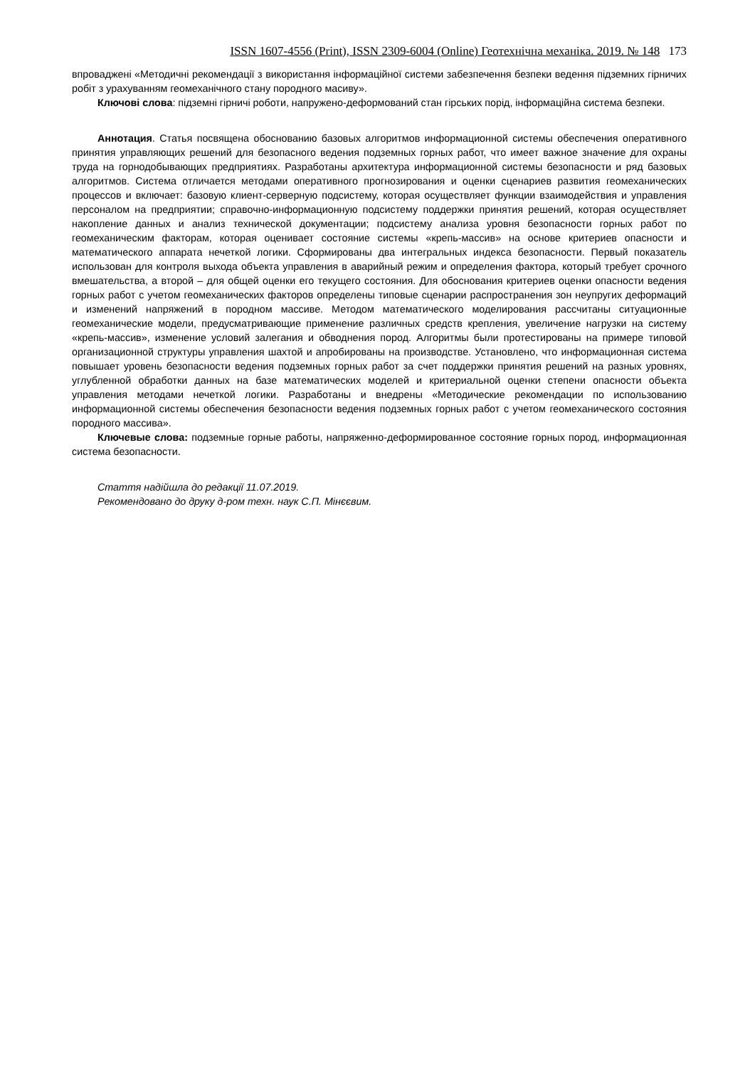ISSN 1607-4556 (Print), ISSN 2309-6004 (Online) Геотехнічна механіка. 2019. № 148 173
впроваджені «Методичні рекомендації з використання інформаційної системи забезпечення безпеки ведення підземних гірничих робіт з урахуванням геомеханічного стану породного масиву».
Ключові слова: підземні гірничі роботи, напружено-деформований стан гірських порід, інформаційна система безпеки.
Аннотация. Статья посвящена обоснованию базовых алгоритмов информационной системы обеспечения оперативного принятия управляющих решений для безопасного ведения подземных горных работ, что имеет важное значение для охраны труда на горнодобывающих предприятиях. Разработаны архитектура информационной системы безопасности и ряд базовых алгоритмов. Система отличается методами оперативного прогнозирования и оценки сценариев развития геомеханических процессов и включает: базовую клиент-серверную подсистему, которая осуществляет функции взаимодействия и управления персоналом на предприятии; справочно-информационную подсистему поддержки принятия решений, которая осуществляет накопление данных и анализ технической документации; подсистему анализа уровня безопасности горных работ по геомеханическим факторам, которая оценивает состояние системы «крепь-массив» на основе критериев опасности и математического аппарата нечеткой логики. Сформированы два интегральных индекса безопасности. Первый показатель использован для контроля выхода объекта управления в аварийный режим и определения фактора, который требует срочного вмешательства, а второй – для общей оценки его текущего состояния. Для обоснования критериев оценки опасности ведения горных работ с учетом геомеханических факторов определены типовые сценарии распространения зон неупругих деформаций и изменений напряжений в породном массиве. Методом математического моделирования рассчитаны ситуационные геомеханические модели, предусматривающие применение различных средств крепления, увеличение нагрузки на систему «крепь-массив», изменение условий залегания и обводнения пород. Алгоритмы были протестированы на примере типовой организационной структуры управления шахтой и апробированы на производстве. Установлено, что информационная система повышает уровень безопасности ведения подземных горных работ за счет поддержки принятия решений на разных уровнях, углубленной обработки данных на базе математических моделей и критериальной оценки степени опасности объекта управления методами нечеткой логики. Разработаны и внедрены «Методические рекомендации по использованию информационной системы обеспечения безопасности ведения подземных горных работ с учетом геомеханического состояния породного массива».
Ключевые слова: подземные горные работы, напряженно-деформированное состояние горных пород, информационная система безопасности.
Стаття надійшла до редакції 11.07.2019.
Рекомендовано до друку д-ром техн. наук С.П. Мінєєвим.